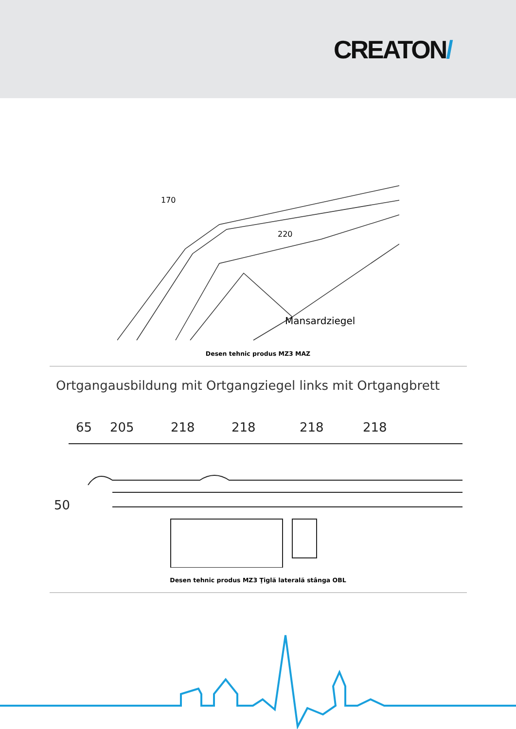CREATON/
170
220
Mansardziegel
Desen tehnic produs MZ3 MAZ
Ortgangausbildung mit Ortgangziegel links mit Ortgangbrett
65
205
218
218
218
218
50
Desen tehnic produs MZ3 Ţiglă laterală stânga OBL